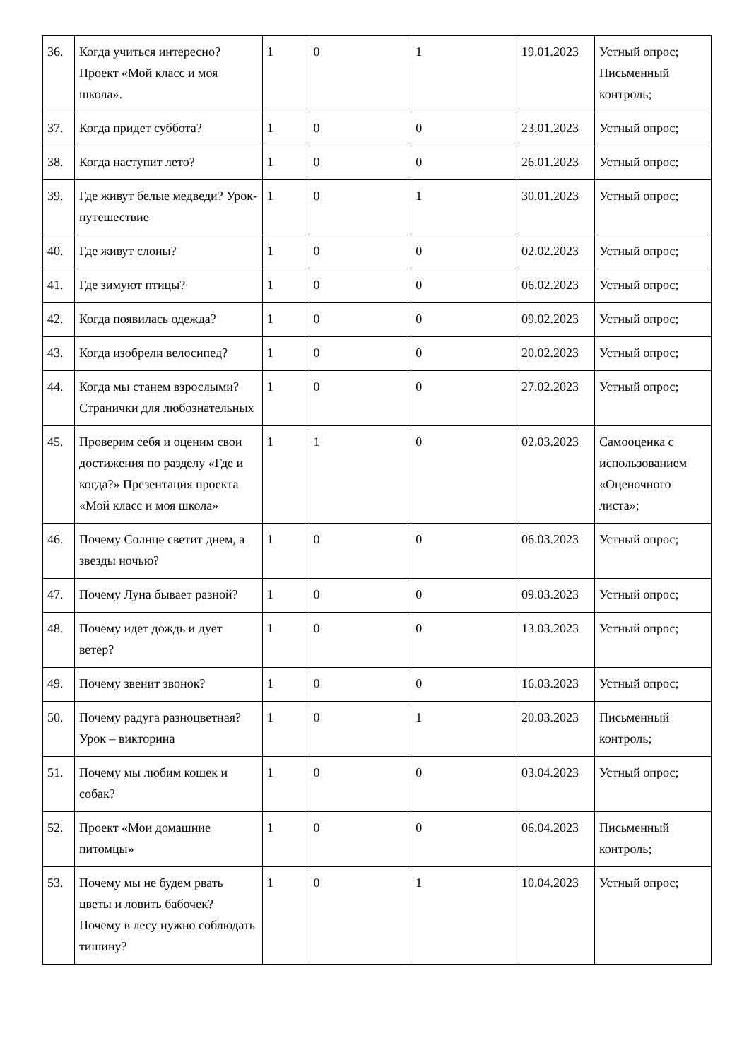| 36. | Когда учиться интересно? Проект «Мой класс и моя школа». | 1 | 0 | 1 | 19.01.2023 | Устный опрос; Письменный контроль; |
| 37. | Когда придет суббота? | 1 | 0 | 0 | 23.01.2023 | Устный опрос; |
| 38. | Когда наступит лето? | 1 | 0 | 0 | 26.01.2023 | Устный опрос; |
| 39. | Где живут белые медведи? Урок-путешествие | 1 | 0 | 1 | 30.01.2023 | Устный опрос; |
| 40. | Где живут слоны? | 1 | 0 | 0 | 02.02.2023 | Устный опрос; |
| 41. | Где зимуют птицы? | 1 | 0 | 0 | 06.02.2023 | Устный опрос; |
| 42. | Когда появилась одежда? | 1 | 0 | 0 | 09.02.2023 | Устный опрос; |
| 43. | Когда изобрели велосипед? | 1 | 0 | 0 | 20.02.2023 | Устный опрос; |
| 44. | Когда мы станем взрослыми? Странички для любознательных | 1 | 0 | 0 | 27.02.2023 | Устный опрос; |
| 45. | Проверим себя и оценим свои достижения по разделу «Где и когда?» Презентация проекта «Мой класс и моя школа» | 1 | 1 | 0 | 02.03.2023 | Самооценка с использованием «Оценочного листа»; |
| 46. | Почему Солнце светит днем, а звезды ночью? | 1 | 0 | 0 | 06.03.2023 | Устный опрос; |
| 47. | Почему Луна бывает разной? | 1 | 0 | 0 | 09.03.2023 | Устный опрос; |
| 48. | Почему идет дождь и дует ветер? | 1 | 0 | 0 | 13.03.2023 | Устный опрос; |
| 49. | Почему звенит звонок? | 1 | 0 | 0 | 16.03.2023 | Устный опрос; |
| 50. | Почему радуга разноцветная? Урок – викторина | 1 | 0 | 1 | 20.03.2023 | Письменный контроль; |
| 51. | Почему мы любим кошек и собак? | 1 | 0 | 0 | 03.04.2023 | Устный опрос; |
| 52. | Проект «Мои домашние питомцы» | 1 | 0 | 0 | 06.04.2023 | Письменный контроль; |
| 53. | Почему мы не будем рвать цветы и ловить бабочек? Почему в лесу нужно соблюдать тишину? | 1 | 0 | 1 | 10.04.2023 | Устный опрос; |